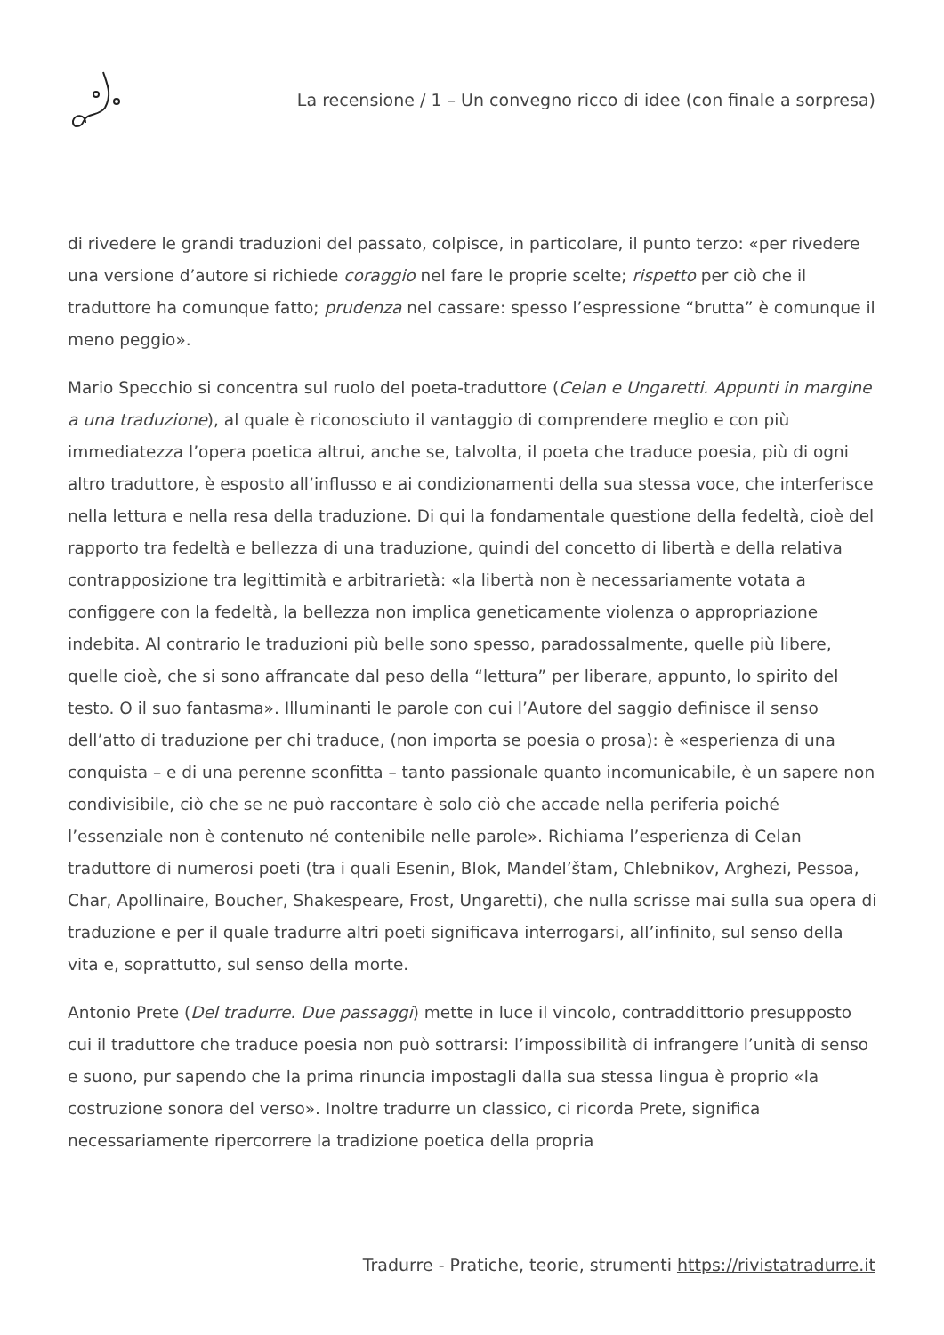La recensione / 1 – Un convegno ricco di idee (con finale a sorpresa)
di rivedere le grandi traduzioni del passato, colpisce, in particolare, il punto terzo: «per rivedere una versione d’autore si richiede coraggio nel fare le proprie scelte; rispetto per ciò che il traduttore ha comunque fatto; prudenza nel cassare: spesso l’espressione “brutta” è comunque il meno peggio».
Mario Specchio si concentra sul ruolo del poeta-traduttore (Celan e Ungaretti. Appunti in margine a una traduzione), al quale è riconosciuto il vantaggio di comprendere meglio e con più immediatezza l’opera poetica altrui, anche se, talvolta, il poeta che traduce poesia, più di ogni altro traduttore, è esposto all’influsso e ai condizionamenti della sua stessa voce, che interferisce nella lettura e nella resa della traduzione. Di qui la fondamentale questione della fedeltà, cioè del rapporto tra fedeltà e bellezza di una traduzione, quindi del concetto di libertà e della relativa contrapposizione tra legittimità e arbitrarietà: «la libertà non è necessariamente votata a configgere con la fedeltà, la bellezza non implica geneticamente violenza o appropriazione indebita. Al contrario le traduzioni più belle sono spesso, paradossalmente, quelle più libere, quelle cioè, che si sono affrancate dal peso della “lettura” per liberare, appunto, lo spirito del testo. O il suo fantasma». Illuminanti le parole con cui l’Autore del saggio definisce il senso dell’atto di traduzione per chi traduce, (non importa se poesia o prosa): è «esperienza di una conquista – e di una perenne sconfitta – tanto passionale quanto incomunicabile, è un sapere non condivisibile, ciò che se ne può raccontare è solo ciò che accade nella periferia poiché l’essenziale non è contenuto né contenibile nelle parole». Richiama l’esperienza di Celan traduttore di numerosi poeti (tra i quali Esenin, Blok, Mandel’štam, Chlebnikov, Arghezi, Pessoa, Char, Apollinaire, Boucher, Shakespeare, Frost, Ungaretti), che nulla scrisse mai sulla sua opera di traduzione e per il quale tradurre altri poeti significava interrogarsi, all’infinito, sul senso della vita e, soprattutto, sul senso della morte.
Antonio Prete (Del tradurre. Due passaggi) mette in luce il vincolo, contraddittorio presupposto cui il traduttore che traduce poesia non può sottrarsi: l’impossibilità di infrangere l’unità di senso e suono, pur sapendo che la prima rinuncia impostagli dalla sua stessa lingua è proprio «la costruzione sonora del verso». Inoltre tradurre un classico, ci ricorda Prete, significa necessariamente ripercorrere la tradizione poetica della propria
Tradurre - Pratiche, teorie, strumenti https://rivistatradurre.it